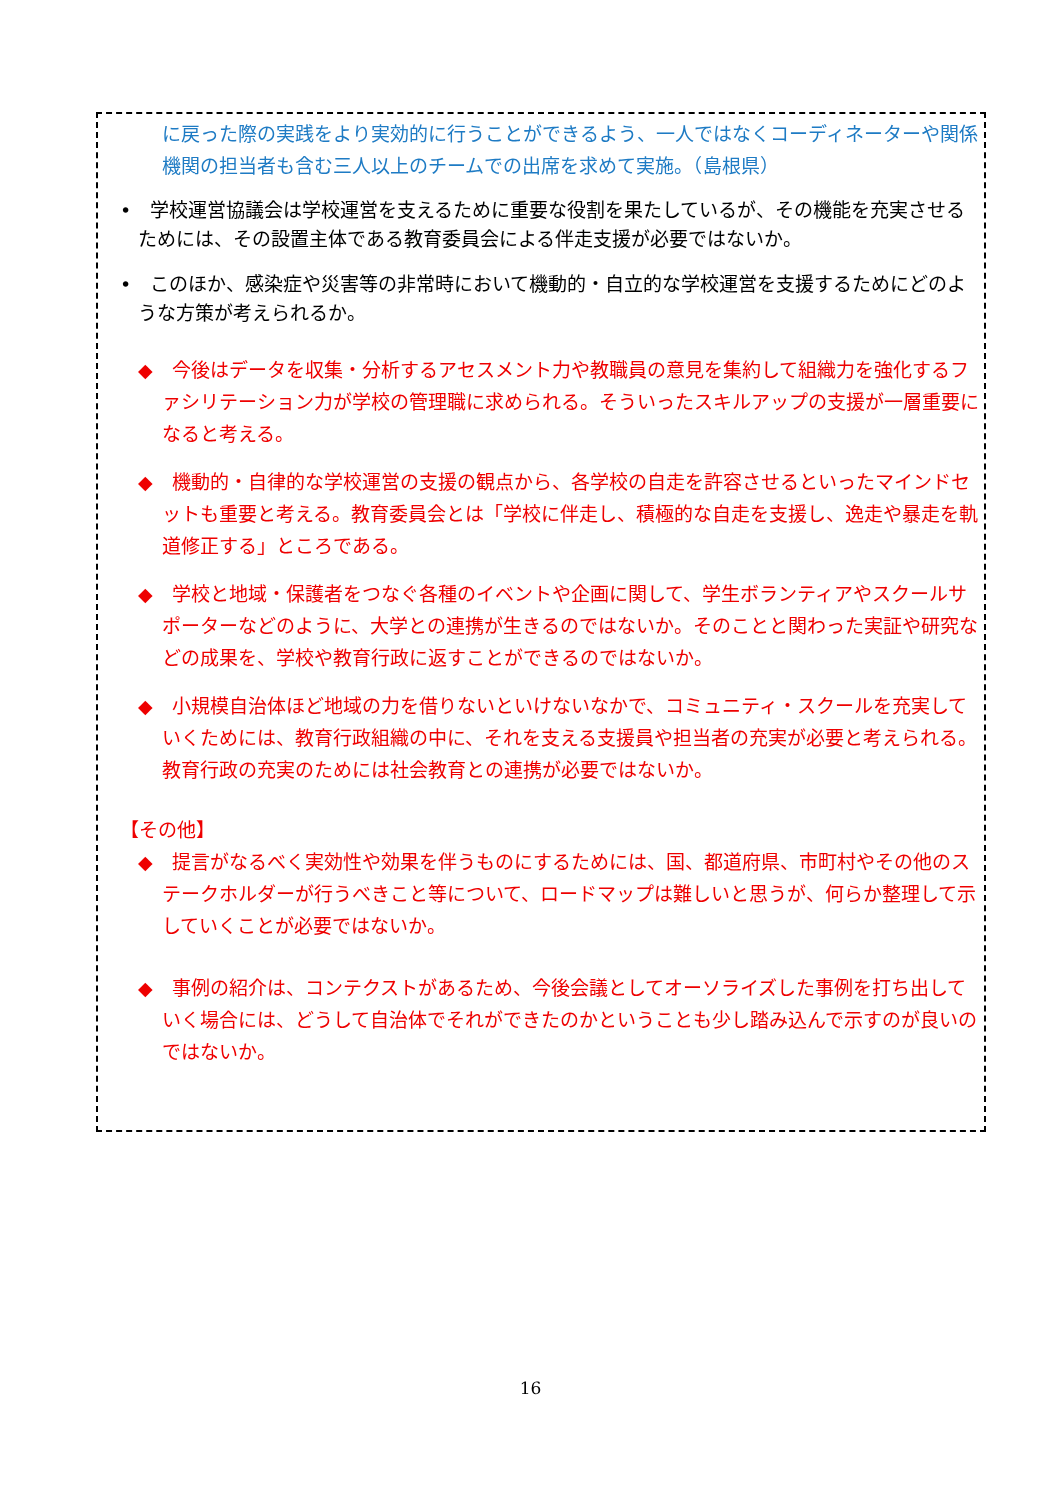に戻った際の実践をより実効的に行うことができるよう、一人ではなくコーディネーターや関係機関の担当者も含む三人以上のチームでの出席を求めて実施。（島根県）
•　学校運営協議会は学校運営を支えるために重要な役割を果たしているが、その機能を充実させるためには、その設置主体である教育委員会による伴走支援が必要ではないか。
•　このほか、感染症や災害等の非常時において機動的・自立的な学校運営を支援するためにどのような方策が考えられるか。
◆　今後はデータを収集・分析するアセスメント力や教職員の意見を集約して組織力を強化するファシリテーション力が学校の管理職に求められる。そういったスキルアップの支援が一層重要になると考える。
◆　機動的・自律的な学校運営の支援の観点から、各学校の自走を許容させるといったマインドセットも重要と考える。教育委員会とは「学校に伴走し、積極的な自走を支援し、逸走や暴走を軌道修正する」ところである。
◆　学校と地域・保護者をつなぐ各種のイベントや企画に関して、学生ボランティアやスクールサポーターなどのように、大学との連携が生きるのではないか。そのことと関わった実証や研究などの成果を、学校や教育行政に返すことができるのではないか。
◆　小規模自治体ほど地域の力を借りないといけないなかで、コミュニティ・スクールを充実していくためには、教育行政組織の中に、それを支える支援員や担当者の充実が必要と考えられる。教育行政の充実のためには社会教育との連携が必要ではないか。
【その他】
◆　提言がなるべく実効性や効果を伴うものにするためには、国、都道府県、市町村やその他のステークホルダーが行うべきこと等について、ロードマップは難しいと思うが、何らか整理して示していくことが必要ではないか。
◆　事例の紹介は、コンテクストがあるため、今後会議としてオーソライズした事例を打ち出していく場合には、どうして自治体でそれができたのかということも少し踏み込んで示すのが良いのではないか。
16